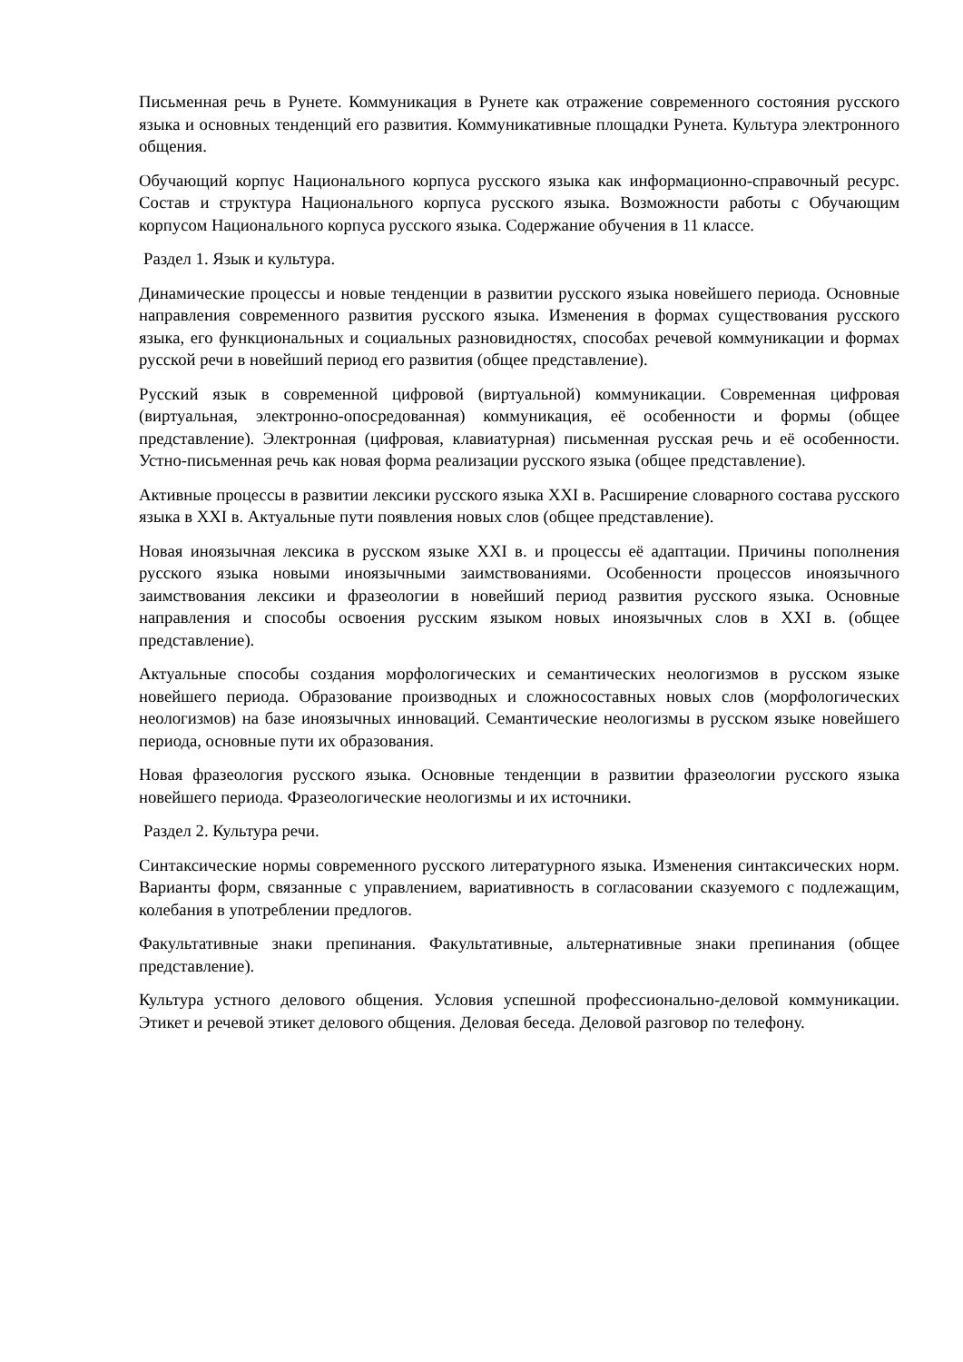Письменная речь в Рунете. Коммуникация в Рунете как отражение современного состояния русского языка и основных тенденций его развития. Коммуникативные площадки Рунета. Культура электронного общения.
Обучающий корпус Национального корпуса русского языка как информационно-справочный ресурс. Состав и структура Национального корпуса русского языка. Возможности работы с Обучающим корпусом Национального корпуса русского языка. Содержание обучения в 11 классе.
Раздел 1. Язык и культура.
Динамические процессы и новые тенденции в развитии русского языка новейшего периода. Основные направления современного развития русского языка. Изменения в формах существования русского языка, его функциональных и социальных разновидностях, способах речевой коммуникации и формах русской речи в новейший период его развития (общее представление).
Русский язык в современной цифровой (виртуальной) коммуникации. Современная цифровая (виртуальная, электронно-опосредованная) коммуникация, её особенности и формы (общее представление). Электронная (цифровая, клавиатурная) письменная русская речь и её особенности. Устно-письменная речь как новая форма реализации русского языка (общее представление).
Активные процессы в развитии лексики русского языка XXI в. Расширение словарного состава русского языка в XXI в. Актуальные пути появления новых слов (общее представление).
Новая иноязычная лексика в русском языке XXI в. и процессы её адаптации. Причины пополнения русского языка новыми иноязычными заимствованиями. Особенности процессов иноязычного заимствования лексики и фразеологии в новейший период развития русского языка. Основные направления и способы освоения русским языком новых иноязычных слов в XXI в. (общее представление).
Актуальные способы создания морфологических и семантических неологизмов в русском языке новейшего периода. Образование производных и сложносоставных новых слов (морфологических неологизмов) на базе иноязычных инноваций. Семантические неологизмы в русском языке новейшего периода, основные пути их образования.
Новая фразеология русского языка. Основные тенденции в развитии фразеологии русского языка новейшего периода. Фразеологические неологизмы и их источники.
Раздел 2. Культура речи.
Синтаксические нормы современного русского литературного языка. Изменения синтаксических норм. Варианты форм, связанные с управлением, вариативность в согласовании сказуемого с подлежащим, колебания в употреблении предлогов.
Факультативные знаки препинания. Факультативные, альтернативные знаки препинания (общее представление).
Культура устного делового общения. Условия успешной профессионально-деловой коммуникации. Этикет и речевой этикет делового общения. Деловая беседа. Деловой разговор по телефону.